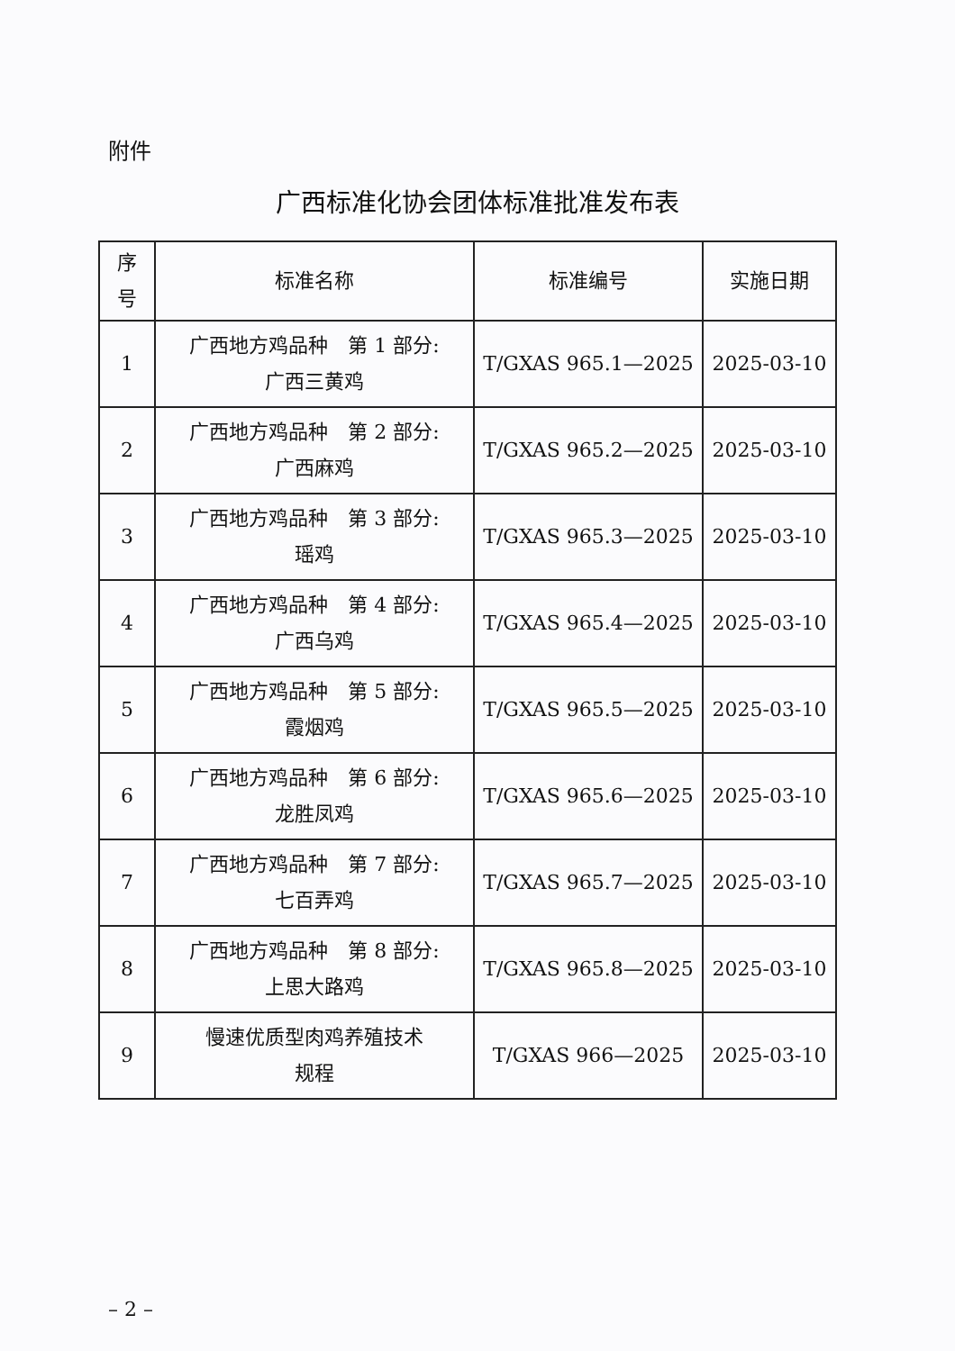附件
广西标准化协会团体标准批准发布表
| 序 号 | 标准名称 | 标准编号 | 实施日期 |
| --- | --- | --- | --- |
| 1 | 广西地方鸡品种 第 1 部分: 广西三黄鸡 | T/GXAS 965.1—2025 | 2025-03-10 |
| 2 | 广西地方鸡品种 第 2 部分: 广西麻鸡 | T/GXAS 965.2—2025 | 2025-03-10 |
| 3 | 广西地方鸡品种 第 3 部分: 瑶鸡 | T/GXAS 965.3—2025 | 2025-03-10 |
| 4 | 广西地方鸡品种 第 4 部分: 广西乌鸡 | T/GXAS 965.4—2025 | 2025-03-10 |
| 5 | 广西地方鸡品种 第 5 部分: 霞烟鸡 | T/GXAS 965.5—2025 | 2025-03-10 |
| 6 | 广西地方鸡品种 第 6 部分: 龙胜凤鸡 | T/GXAS 965.6—2025 | 2025-03-10 |
| 7 | 广西地方鸡品种 第 7 部分: 七百弄鸡 | T/GXAS 965.7—2025 | 2025-03-10 |
| 8 | 广西地方鸡品种 第 8 部分: 上思大路鸡 | T/GXAS 965.8—2025 | 2025-03-10 |
| 9 | 慢速优质型肉鸡养殖技术 规程 | T/GXAS 966—2025 | 2025-03-10 |
– 2 –